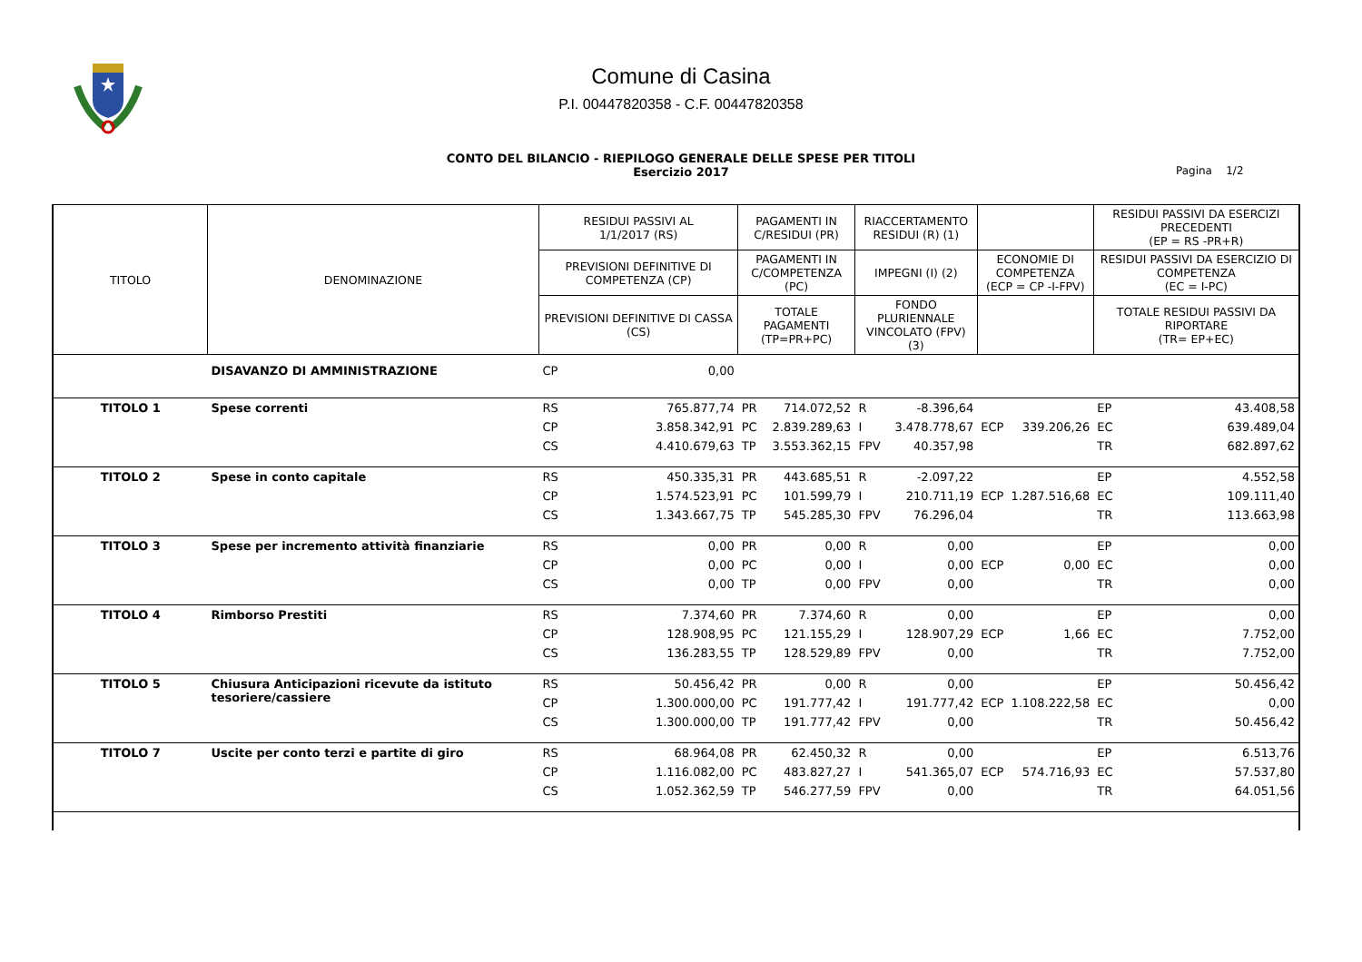Comune di Casina
P.I. 00447820358 - C.F. 00447820358
CONTO DEL BILANCIO - RIEPILOGO GENERALE DELLE SPESE PER TITOLI
Esercizio 2017
Pagina 1/2
| TITOLO | DENOMINAZIONE | RESIDUI PASSIVI AL 1/1/2017 (RS) | | PAGAMENTI IN C/RESIDUI (PR) | | RIACCERTAMENTO RESIDUI (R) (1) | | | | RESIDUI PASSIVI DA ESERCIZI PRECEDENTI (EP = RS -PR+R) | |
| --- | --- | --- | --- | --- | --- | --- | --- | --- | --- | --- | --- |
| | | PREVISIONI DEFINITIVE DI COMPETENZA (CP) | | PAGAMENTI IN C/COMPETENZA (PC) | | IMPEGNI (I) (2) | | ECONOMIE DI COMPETENZA (ECP = CP -I-FPV) | | RESIDUI PASSIVI DA ESERCIZIO DI COMPETENZA (EC = I-PC) | |
| | | PREVISIONI DEFINITIVE DI CASSA (CS) | | TOTALE PAGAMENTI (TP=PR+PC) | | FONDO PLURIENNALE VINCOLATO (FPV) (3) | | | | TOTALE RESIDUI PASSIVI DA RIPORTARE (TR= EP+EC) | |
| | DISAVANZO DI AMMINISTRAZIONE | CP | 0,00 | | | | | | | | |
| TITOLO 1 | Spese correnti | RS | 765.877,74 | PR | 714.072,52 | R | -8.396,64 | | | EP | 43.408,58 |
| | | CP | 3.858.342,91 | PC | 2.839.289,63 | I | 3.478.778,67 | ECP | 339.206,26 | EC | 639.489,04 |
| | | CS | 4.410.679,63 | TP | 3.553.362,15 | FPV | 40.357,98 | | | TR | 682.897,62 |
| TITOLO 2 | Spese in conto capitale | RS | 450.335,31 | PR | 443.685,51 | R | -2.097,22 | | | EP | 4.552,58 |
| | | CP | 1.574.523,91 | PC | 101.599,79 | I | 210.711,19 | ECP | 1.287.516,68 | EC | 109.111,40 |
| | | CS | 1.343.667,75 | TP | 545.285,30 | FPV | 76.296,04 | | | TR | 113.663,98 |
| TITOLO 3 | Spese per incremento attività finanziarie | RS | 0,00 | PR | 0,00 | R | 0,00 | | | EP | 0,00 |
| | | CP | 0,00 | PC | 0,00 | I | 0,00 | ECP | 0,00 | EC | 0,00 |
| | | CS | 0,00 | TP | 0,00 | FPV | 0,00 | | | TR | 0,00 |
| TITOLO 4 | Rimborso Prestiti | RS | 7.374,60 | PR | 7.374,60 | R | 0,00 | | | EP | 0,00 |
| | | CP | 128.908,95 | PC | 121.155,29 | I | 128.907,29 | ECP | 1,66 | EC | 7.752,00 |
| | | CS | 136.283,55 | TP | 128.529,89 | FPV | 0,00 | | | TR | 7.752,00 |
| TITOLO 5 | Chiusura Anticipazioni ricevute da istituto tesoriere/cassiere | RS | 50.456,42 | PR | 0,00 | R | 0,00 | | | EP | 50.456,42 |
| | | CP | 1.300.000,00 | PC | 191.777,42 | I | 191.777,42 | ECP | 1.108.222,58 | EC | 0,00 |
| | | CS | 1.300.000,00 | TP | 191.777,42 | FPV | 0,00 | | | TR | 50.456,42 |
| TITOLO 7 | Uscite per conto terzi e partite di giro | RS | 68.964,08 | PR | 62.450,32 | R | 0,00 | | | EP | 6.513,76 |
| | | CP | 1.116.082,00 | PC | 483.827,27 | I | 541.365,07 | ECP | 574.716,93 | EC | 57.537,80 |
| | | CS | 1.052.362,59 | TP | 546.277,59 | FPV | 0,00 | | | TR | 64.051,56 |